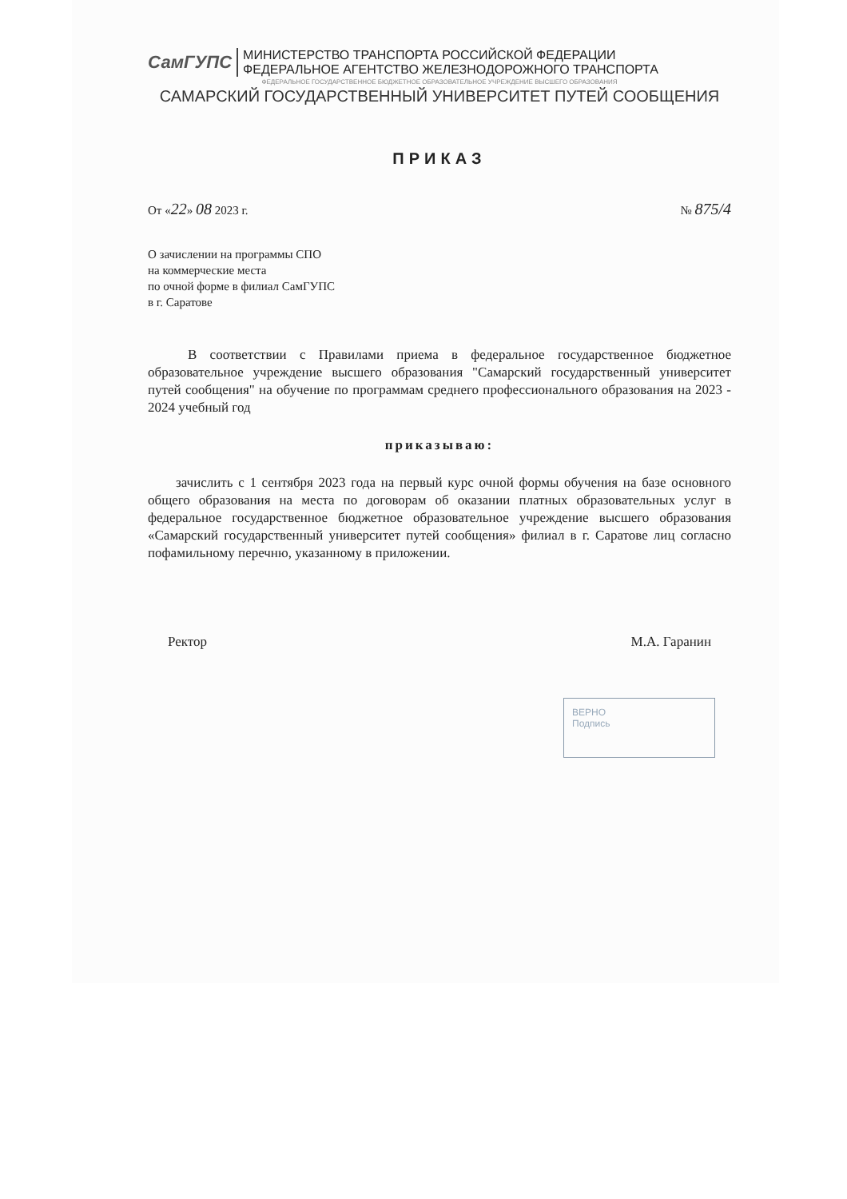СамГУПС МИНИСТЕРСТВО ТРАНСПОРТА РОССИЙСКОЙ ФЕДЕРАЦИИ
ФЕДЕРАЛЬНОЕ АГЕНТСТВО ЖЕЛЕЗНОДОРОЖНОГО ТРАНСПОРТА
ФЕДЕРАЛЬНОЕ ГОСУДАРСТВЕННОЕ БЮДЖЕТНОЕ ОБРАЗОВАТЕЛЬНОЕ УЧРЕЖДЕНИЕ ВЫСШЕГО ОБРАЗОВАНИЯ
САМАРСКИЙ ГОСУДАРСТВЕННЫЙ УНИВЕРСИТЕТ ПУТЕЙ СООБЩЕНИЯ
ПРИКАЗ
От «22» 08 2023 г. № 875/4
О зачислении на программы СПО
на коммерческие места
по очной форме в филиал СамГУПС
в г. Саратове
В соответствии с Правилами приема в федеральное государственное бюджетное образовательное учреждение высшего образования "Самарский государственный университет путей сообщения" на обучение по программам среднего профессионального образования на 2023 - 2024 учебный год
приказываю:
зачислить с 1 сентября 2023 года на первый курс очной формы обучения на базе основного общего образования на места по договорам об оказании платных образовательных услуг в федеральное государственное бюджетное образовательное учреждение высшего образования «Самарский государственный университет путей сообщения» филиал в г. Саратове лиц согласно пофамильному перечню, указанному в приложении.
Ректор М.А. Гаранин
ВЕРНО
Подпись